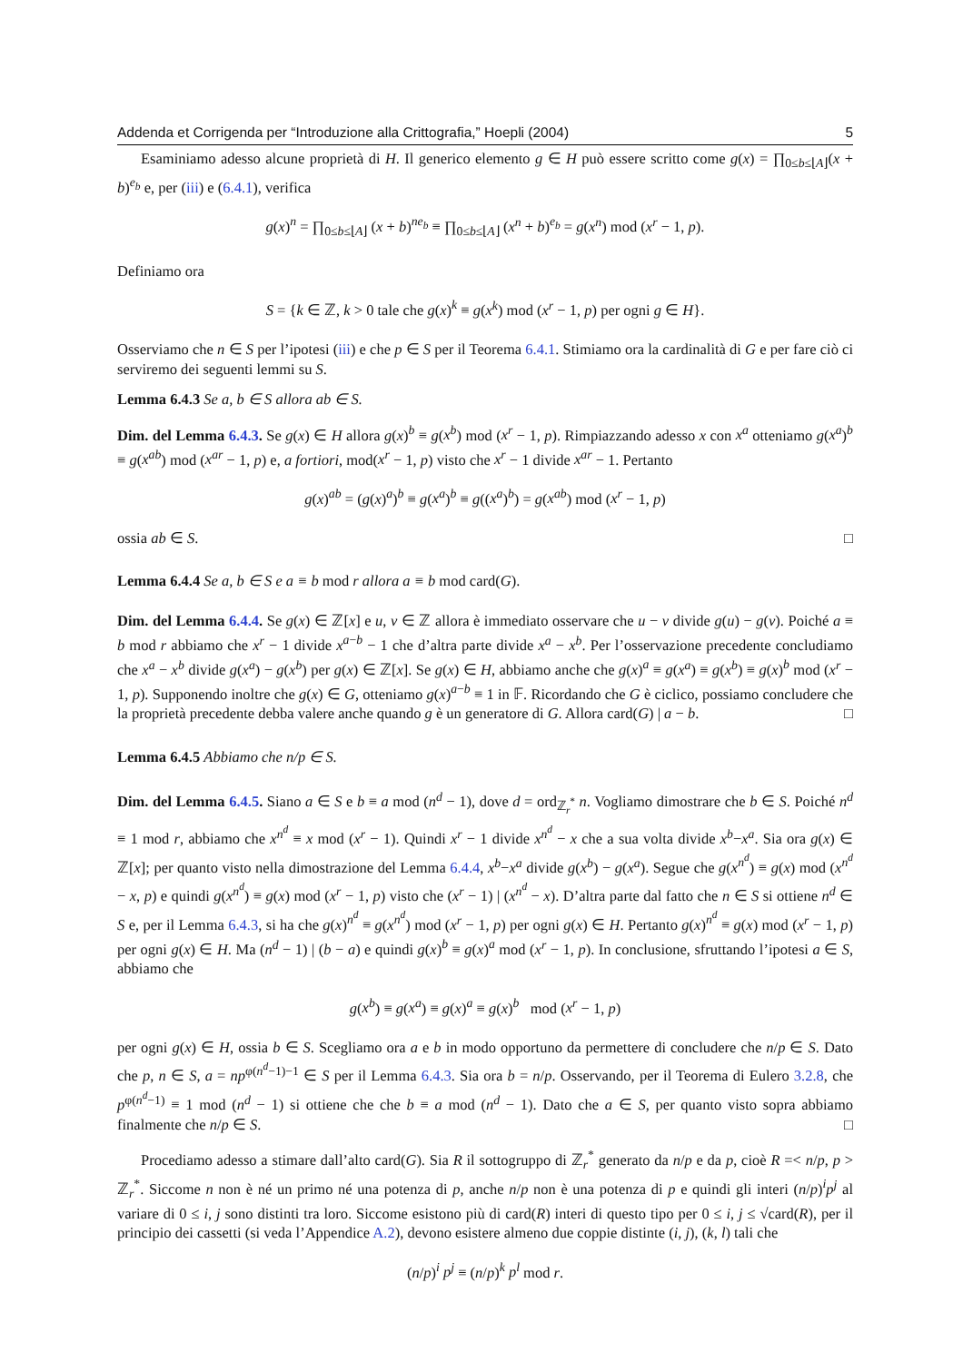Addenda et Corrigenda per “Introduzione alla Crittografia,” Hoepli (2004) 5
Esaminiamo adesso alcune proprietà di H. Il generico elemento g ∈ H può essere scritto come g(x) = ∏<sub>0≤b≤⌊A⌋</sub>(x + b)<sup>e<sub>b</sub></sup> e, per (iii) e (6.4.1), verifica
g(x)<sup>n</sup> = ∏<sub>0≤b≤⌊A⌋</sub> (x + b)<sup>ne<sub>b</sub></sup> ≡ ∏<sub>0≤b≤⌊A⌋</sub> (x<sup>n</sup> + b)<sup>e<sub>b</sub></sup> = g(x<sup>n</sup>) mod (x<sup>r</sup> − 1, p).
Definiamo ora
S = {k ∈ ℤ, k > 0 tale che g(x)<sup>k</sup> ≡ g(x<sup>k</sup>) mod (x<sup>r</sup> − 1, p) per ogni g ∈ H}.
Osserviamo che n ∈ S per l’ipotesi (iii) e che p ∈ S per il Teorema 6.4.1. Stimiamo ora la cardinalità di G e per fare ciò ci serviremo dei seguenti lemmi su S.
Lemma 6.4.3 Se a, b ∈ S allora ab ∈ S.
Dim. del Lemma 6.4.3. Se g(x) ∈ H allora g(x)<sup>b</sup> ≡ g(x<sup>b</sup>) mod (x<sup>r</sup> − 1, p). Rimpiazzando adesso x con x<sup>a</sup> otteniamo g(x<sup>a</sup>)<sup>b</sup> ≡ g(x<sup>ab</sup>) mod (x<sup>ar</sup> − 1, p) e, a fortiori, mod(x<sup>r</sup> − 1, p) visto che x<sup>r</sup> − 1 divide x<sup>ar</sup> − 1. Pertanto
g(x)<sup>ab</sup> = (g(x)<sup>a</sup>)<sup>b</sup> ≡ g(x<sup>a</sup>)<sup>b</sup> ≡ g((x<sup>a</sup>)<sup>b</sup>) = g(x<sup>ab</sup>) mod (x<sup>r</sup> − 1, p)
ossia ab ∈ S. □
Lemma 6.4.4 Se a, b ∈ S e a ≡ b mod r allora a ≡ b mod card(G).
Dim. del Lemma 6.4.4. Se g(x) ∈ ℤ[x] e u, v ∈ ℤ allora è immediato osservare che u − v divide g(u) − g(v). Poiché a ≡ b mod r abbiamo che x<sup>r</sup> − 1 divide x<sup>a−b</sup> − 1 che d’altra parte divide x<sup>a</sup> − x<sup>b</sup>. Per l’osservazione precedente concludiamo che x<sup>a</sup> − x<sup>b</sup> divide g(x<sup>a</sup>) − g(x<sup>b</sup>) per g(x) ∈ ℤ[x]. Se g(x) ∈ H, abbiamo anche che g(x)<sup>a</sup> ≡ g(x<sup>a</sup>) ≡ g(x<sup>b</sup>) ≡ g(x)<sup>b</sup> mod (x<sup>r</sup> − 1, p). Supponendo inoltre che g(x) ∈ G, otteniamo g(x)<sup>a−b</sup> ≡ 1 in 𝔽. Ricordando che G è ciclico, possiamo concludere che la proprietà precedente debba valere anche quando g è un generatore di G. Allora card(G) | a − b. □
Lemma 6.4.5 Abbiamo che n/p ∈ S.
Dim. del Lemma 6.4.5. Siano a ∈ S e b ≡ a mod (n<sup>d</sup> − 1), dove d = ord<sub>ℤ<sub>r</sub><sup>*</sup></sub> n. Vogliamo dimostrare che b ∈ S. Poiché n<sup>d</sup> ≡ 1 mod r, abbiamo che x<sup>n<sup>d</sup></sup> ≡ x mod (x<sup>r</sup> − 1). Quindi x<sup>r</sup> − 1 divide x<sup>n<sup>d</sup></sup> − x che a sua volta divide x<sup>b</sup>−x<sup>a</sup>. Sia ora g(x) ∈ ℤ[x]; per quanto visto nella dimostrazione del Lemma 6.4.4, x<sup>b</sup>−x<sup>a</sup> divide g(x<sup>b</sup>) − g(x<sup>a</sup>). Segue che g(x<sup>n<sup>d</sup></sup>) ≡ g(x) mod (x<sup>n<sup>d</sup></sup> − x, p) e quindi g(x<sup>n<sup>d</sup></sup>) ≡ g(x) mod (x<sup>r</sup> − 1, p) visto che (x<sup>r</sup> − 1) | (x<sup>n<sup>d</sup></sup> − x). D’altra parte dal fatto che n ∈ S si ottiene n<sup>d</sup> ∈ S e, per il Lemma 6.4.3, si ha che g(x)<sup>n<sup>d</sup></sup> ≡ g(x<sup>n<sup>d</sup></sup>) mod (x<sup>r</sup> − 1, p) per ogni g(x) ∈ H. Pertanto g(x)<sup>n<sup>d</sup></sup> ≡ g(x) mod (x<sup>r</sup> − 1, p) per ogni g(x) ∈ H. Ma (n<sup>d</sup> − 1) | (b − a) e quindi g(x)<sup>b</sup> ≡ g(x)<sup>a</sup> mod (x<sup>r</sup> − 1, p). In conclusione, sfruttando l’ipotesi a ∈ S, abbiamo che
g(x<sup>b</sup>) ≡ g(x<sup>a</sup>) ≡ g(x)<sup>a</sup> ≡ g(x)<sup>b</sup> mod (x<sup>r</sup> − 1, p)
per ogni g(x) ∈ H, ossia b ∈ S. Scegliamo ora a e b in modo opportuno da permettere di concludere che n/p ∈ S. Dato che p, n ∈ S, a = np<sup>φ(n<sup>d</sup>−1)−1</sup> ∈ S per il Lemma 6.4.3. Sia ora b = n/p. Osservando, per il Teorema di Eulero 3.2.8, che p<sup>φ(n<sup>d</sup>−1)</sup> ≡ 1 mod (n<sup>d</sup> − 1) si ottiene che che b ≡ a mod (n<sup>d</sup> − 1). Dato che a ∈ S, per quanto visto sopra abbiamo finalmente che n/p ∈ S. □
Procediamo adesso a stimare dall’alto card(G). Sia R il sottogruppo di ℤ<sub>r</sub><sup>*</sup> generato da n/p e da p, cioè R =< n/p, p > ℤ<sub>r</sub><sup>*</sup>. Siccome n non è né un primo né una potenza di p, anche n/p non è una potenza di p e quindi gli interi (n/p)<sup>i</sup>p<sup>j</sup> al variare di 0 ≤ i, j sono distinti tra loro. Siccome esistono più di card(R) interi di questo tipo per 0 ≤ i, j ≤ √card(R), per il principio dei cassetti (si veda l’Appendice A.2), devono esistere almeno due coppie distinte (i, j), (k, l) tali che
(n/p)<sup>i</sup> p<sup>j</sup> ≡ (n/p)<sup>k</sup> p<sup>l</sup> mod r.